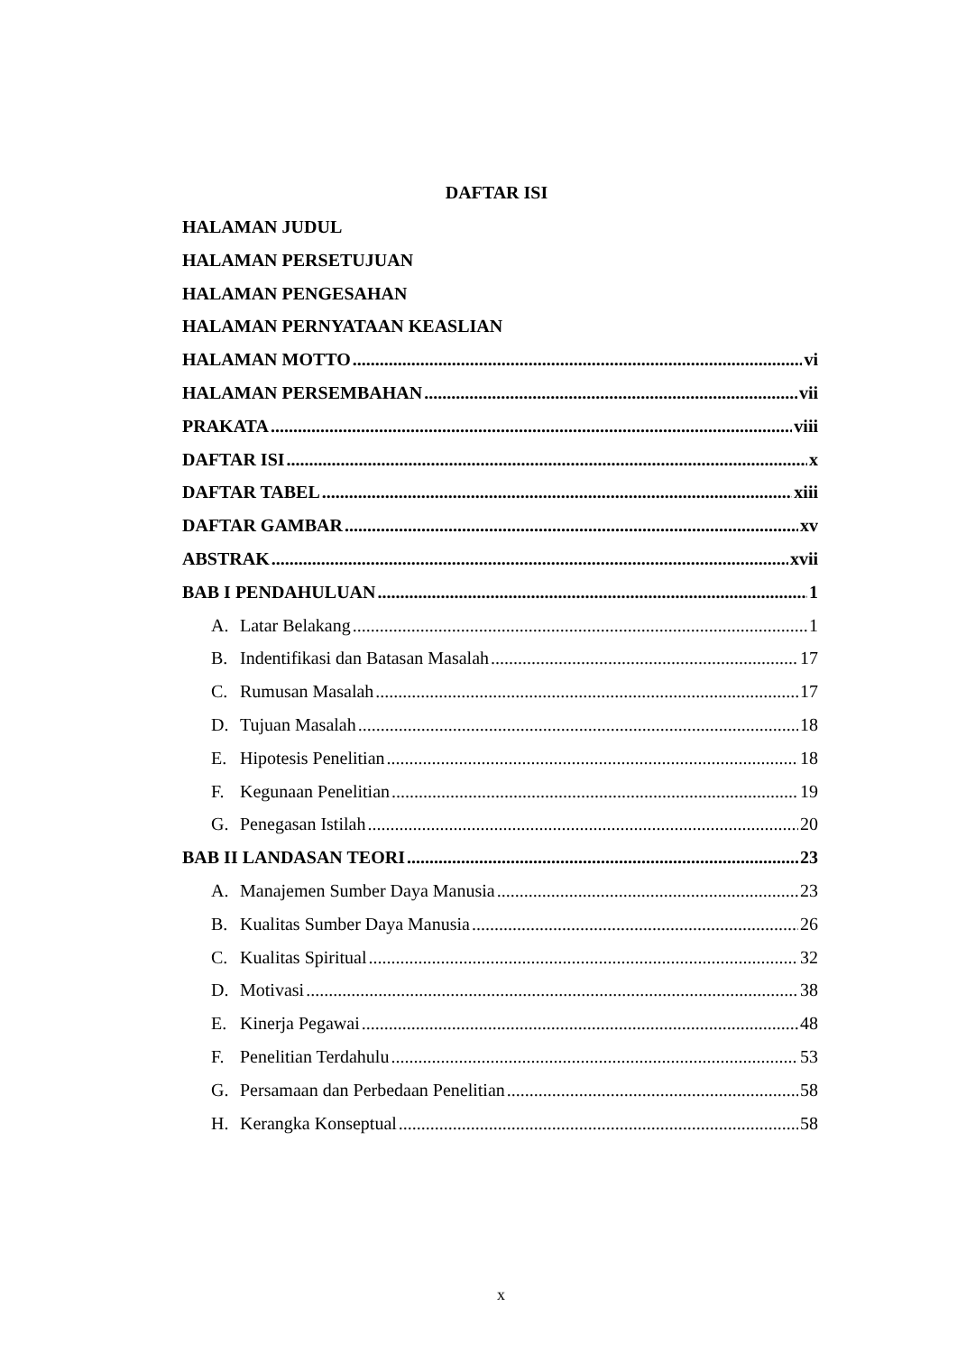DAFTAR ISI
HALAMAN JUDUL
HALAMAN PERSETUJUAN
HALAMAN PENGESAHAN
HALAMAN PERNYATAAN KEASLIAN
HALAMAN MOTTO vi
HALAMAN PERSEMBAHAN vii
PRAKATA viii
DAFTAR ISI x
DAFTAR TABEL xiii
DAFTAR GAMBAR xv
ABSTRAK xvii
BAB I PENDAHULUAN 1
A. Latar Belakang 1
B. Indentifikasi dan Batasan Masalah 17
C. Rumusan Masalah 17
D. Tujuan Masalah 18
E. Hipotesis Penelitian 18
F. Kegunaan Penelitian 19
G. Penegasan Istilah 20
BAB II LANDASAN TEORI 23
A. Manajemen Sumber Daya Manusia 23
B. Kualitas Sumber Daya Manusia 26
C. Kualitas Spiritual 32
D. Motivasi 38
E. Kinerja Pegawai 48
F. Penelitian Terdahulu 53
G. Persamaan dan Perbedaan Penelitian 58
H. Kerangka Konseptual 58
x